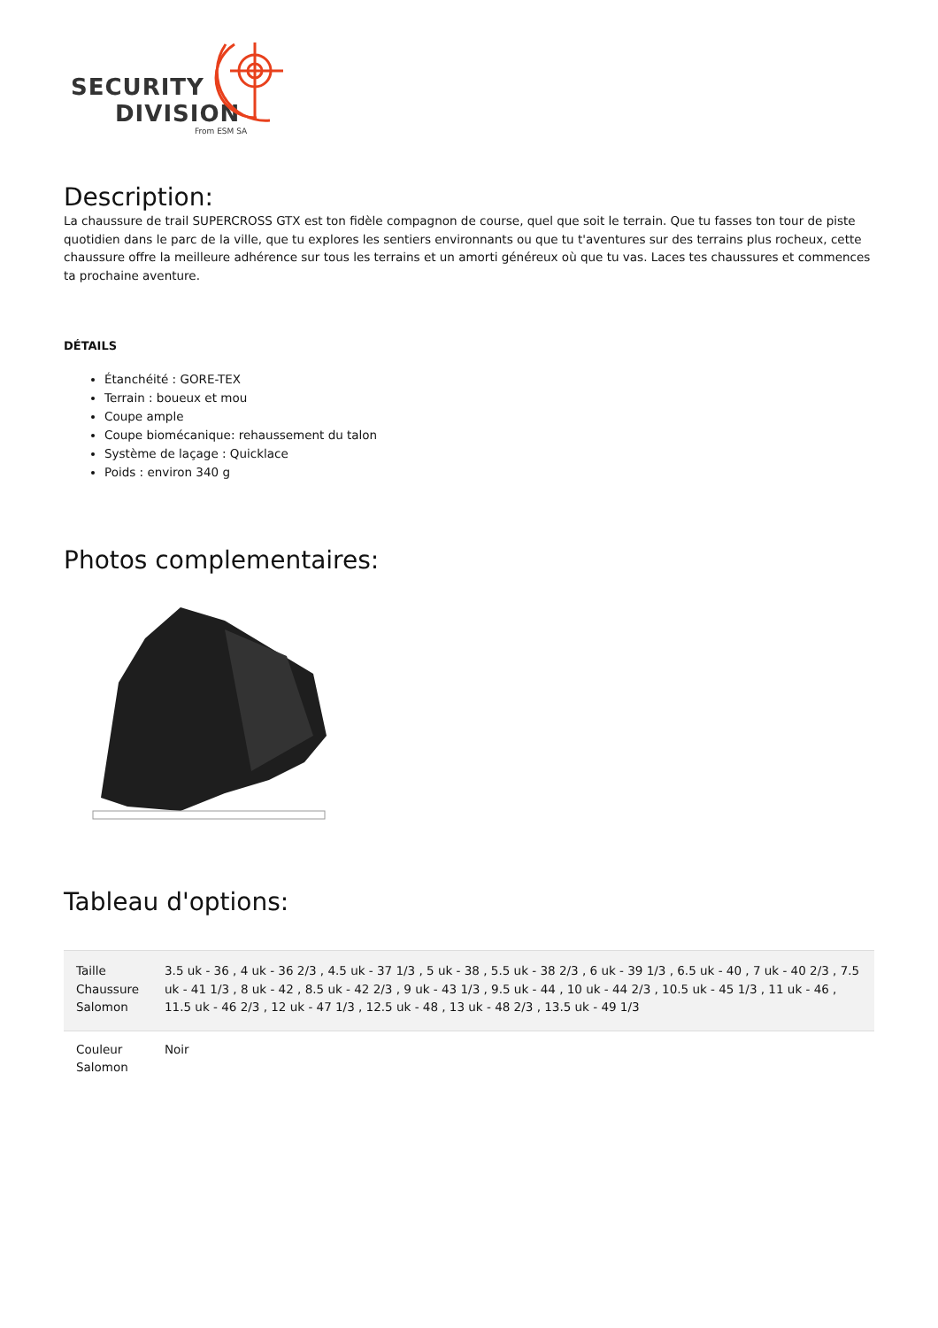SECURITY
DIVISION
From ESM SA
Description:
La chaussure de trail SUPERCROSS GTX est ton fidèle compagnon de course, quel que soit le terrain. Que tu fasses ton tour de piste quotidien dans le parc de la ville, que tu explores les sentiers environnants ou que tu t'aventures sur des terrains plus rocheux, cette chaussure offre la meilleure adhérence sur tous les terrains et un amorti généreux où que tu vas. Laces tes chaussures et commences ta prochaine aventure.
DÉTAILS
Étanchéité : GORE-TEX
Terrain : boueux et mou
Coupe ample
Coupe biomécanique: rehaussement du talon
Système de laçage : Quicklace
Poids : environ 340 g
Photos complementaires:
Tableau d'options:
| Taille Chaussure Salomon | 3.5 uk - 36 , 4 uk - 36 2/3 , 4.5 uk - 37 1/3 , 5 uk - 38 , 5.5 uk - 38 2/3 , 6 uk - 39 1/3 , 6.5 uk - 40 , 7 uk - 40 2/3 , 7.5 uk - 41 1/3 , 8 uk - 42 , 8.5 uk - 42 2/3 , 9 uk - 43 1/3 , 9.5 uk - 44 , 10 uk - 44 2/3 , 10.5 uk - 45 1/3 , 11 uk - 46 , 11.5 uk - 46 2/3 , 12 uk - 47 1/3 , 12.5 uk - 48 , 13 uk - 48 2/3 , 13.5 uk - 49 1/3 |
| Couleur Salomon | Noir |